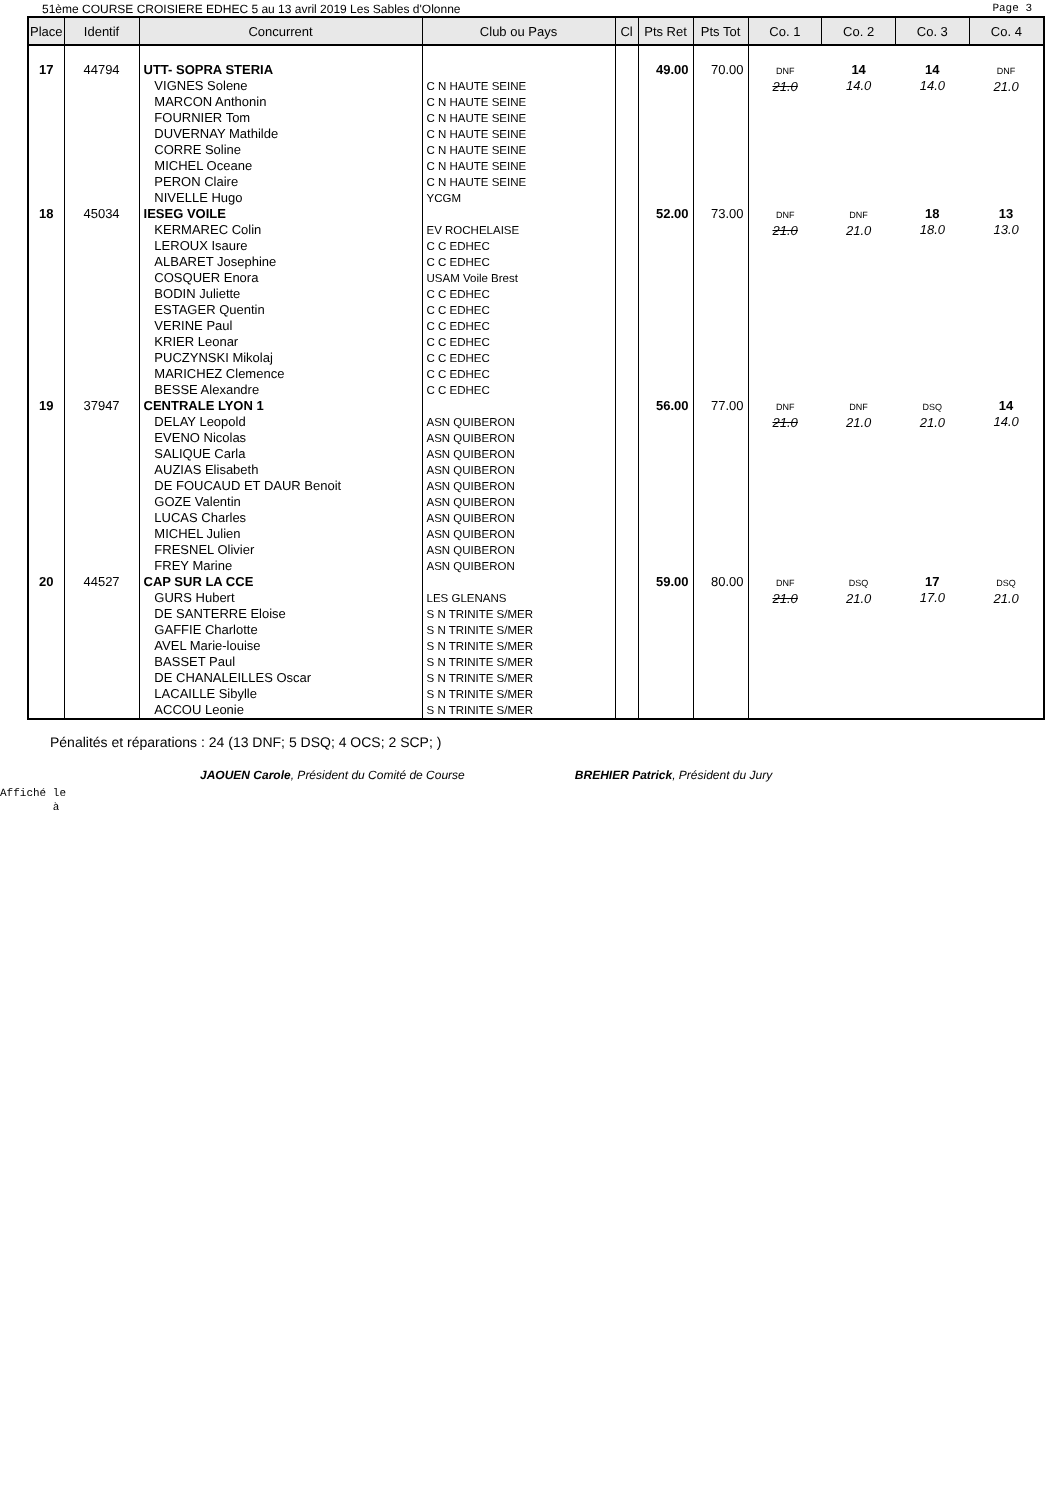51ème COURSE CROISIERE EDHEC 5 au 13 avril 2019 Les Sables d'Olonne Page 3
| Place | Identif | Concurrent | Club ou Pays | Cl | Pts Ret | Pts Tot | Co. 1 | Co. 2 | Co. 3 | Co. 4 |
| --- | --- | --- | --- | --- | --- | --- | --- | --- | --- | --- |
| 17 | 44794 | UTT- SOPRA STERIA VIGNES Solene MARCON Anthonin FOURNIER Tom DUVERNAY Mathilde CORRE Soline MICHEL Oceane PERON Claire NIVELLE Hugo | C N HAUTE SEINE C N HAUTE SEINE C N HAUTE SEINE C N HAUTE SEINE C N HAUTE SEINE C N HAUTE SEINE C N HAUTE SEINE YCGM | | 49.00 | 70.00 | DNF 21.0 | 14 14.0 | 14 14.0 | DNF 21.0 |
| 18 | 45034 | IESEG VOILE KERMAREC Colin LEROUX Isaure ALBARET Josephine COSQUER Enora BODIN Juliette ESTAGER Quentin VERINE Paul KRIER Leonar PUCZYNSKI Mikolaj MARICHEZ Clemence BESSE Alexandre | EV ROCHELAISE C C EDHEC C C EDHEC USAM Voile Brest C C EDHEC C C EDHEC C C EDHEC C C EDHEC C C EDHEC C C EDHEC C C EDHEC | | 52.00 | 73.00 | DNF 21.0 | DNF 21.0 | 18 18.0 | 13 13.0 |
| 19 | 37947 | CENTRALE LYON 1 DELAY Leopold EVENO Nicolas SALIQUE Carla AUZIAS Elisabeth DE FOUCAUD ET DAUR Benoit GOZE Valentin LUCAS Charles MICHEL Julien FRESNEL Olivier FREY Marine | ASN QUIBERON ASN QUIBERON ASN QUIBERON ASN QUIBERON ASN QUIBERON ASN QUIBERON ASN QUIBERON ASN QUIBERON ASN QUIBERON ASN QUIBERON | | 56.00 | 77.00 | DNF 21.0 | DNF 21.0 | DSQ 21.0 | 14 14.0 |
| 20 | 44527 | CAP SUR LA CCE GURS Hubert DE SANTERRE Eloise GAFFIE Charlotte AVEL Marie-louise BASSET Paul DE CHANALEILLES Oscar LACAILLE Sibylle ACCOU Leonie | LES GLENANS S N TRINITE S/MER S N TRINITE S/MER S N TRINITE S/MER S N TRINITE S/MER S N TRINITE S/MER S N TRINITE S/MER S N TRINITE S/MER | | 59.00 | 80.00 | DNF 21.0 | DSQ 21.0 | 17 17.0 | DSQ 21.0 |
Pénalités et réparations : 24 (13 DNF; 5 DSQ; 4 OCS; 2 SCP; )
JAOUEN Carole, Président du Comité de Course BREHIER Patrick, Président du Jury
Affiché le
à